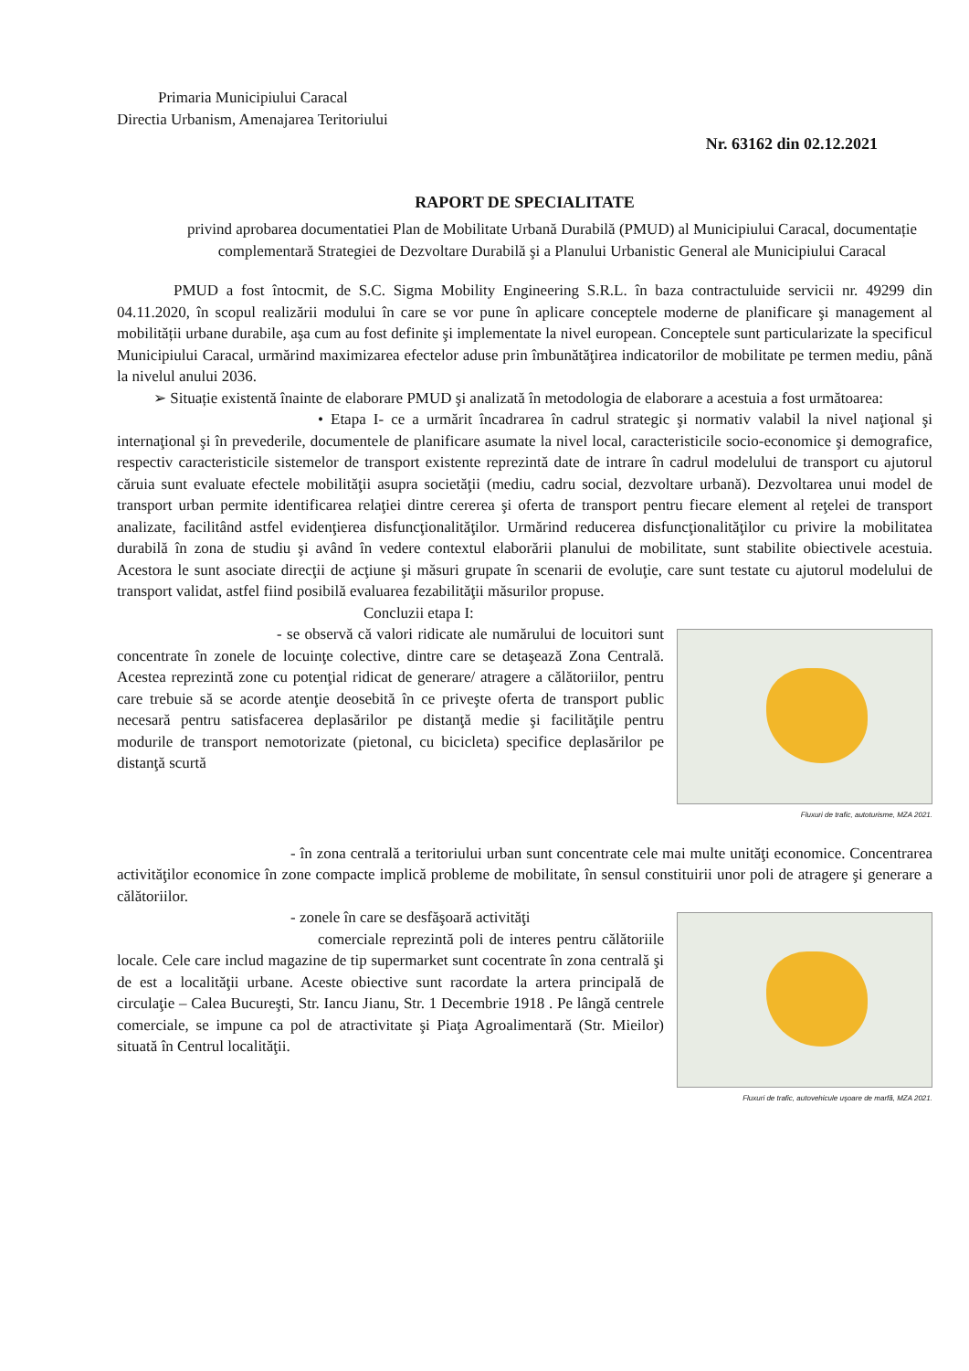Primaria Municipiului Caracal
Directia Urbanism, Amenajarea Teritoriului
Nr. 63162 din 02.12.2021
RAPORT DE SPECIALITATE
privind aprobarea documentatiei Plan de Mobilitate Urbană Durabilă (PMUD) al Municipiului Caracal, documentație complementară Strategiei de Dezvoltare Durabilă şi a Planului Urbanistic General ale Municipiului Caracal
PMUD a fost întocmit, de S.C. Sigma Mobility Engineering S.R.L. în baza contractuluide servicii nr. 49299 din 04.11.2020, în scopul realizării modului în care se vor pune în aplicare conceptele moderne de planificare şi management al mobilității urbane durabile, aşa cum au fost definite şi implementate la nivel european. Conceptele sunt particularizate la specificul Municipiului Caracal, urmărind maximizarea efectelor aduse prin îmbunătăţirea indicatorilor de mobilitate pe termen mediu, până la nivelul anului 2036.
➢ Situație existentă înainte de elaborare PMUD şi analizată în metodologia de elaborare a acestuia a fost următoarea:
• Etapa I- ce a urmărit încadrarea în cadrul strategic şi normativ valabil la nivel naţional şi internaţional şi în prevederile, documentele de planificare asumate la nivel local, caracteristicile socio-economice şi demografice, respectiv caracteristicile sistemelor de transport existente reprezintă date de intrare în cadrul modelului de transport cu ajutorul căruia sunt evaluate efectele mobilităţii asupra societăţii (mediu, cadru social, dezvoltare urbană). Dezvoltarea unui model de transport urban permite identificarea relaţiei dintre cererea şi oferta de transport pentru fiecare element al reţelei de transport analizate, facilitând astfel evidenţierea disfuncţionalităţilor. Urmărind reducerea disfuncţionalităţilor cu privire la mobilitatea durabilă în zona de studiu şi având în vedere contextul elaborării planului de mobilitate, sunt stabilite obiectivele acestuia. Acestora le sunt asociate direcţii de acţiune şi măsuri grupate în scenarii de evoluţie, care sunt testate cu ajutorul modelului de transport validat, astfel fiind posibilă evaluarea fezabilităţii măsurilor propuse.
Concluzii etapa I:
Fluxuri de trafic, autoturisme, MZA 2021.
- se observă că valori ridicate ale numărului de locuitori sunt concentrate în zonele de locuinţe colective, dintre care se detaşează Zona Centrală. Acestea reprezintă zone cu potenţial ridicat de generare/ atragere a călătoriilor, pentru care trebuie să se acorde atenţie deosebită în ce priveşte oferta de transport public necesară pentru satisfacerea deplasărilor pe distanţă medie şi facilităţile pentru modurile de transport nemotorizate (pietonal, cu bicicleta) specifice deplasărilor pe distanţă scurtă
- în zona centrală a teritoriului urban sunt concentrate cele mai multe unităţi economice. Concentrarea activităţilor economice în zone compacte implică probleme de mobilitate, în sensul constituirii unor poli de atragere şi generare a călătoriilor.
Fluxuri de trafic, autovehicule uşoare de marfă, MZA 2021.
- zonele în care se desfăşoară activităţi
comerciale reprezintă poli de interes pentru călătoriile locale. Cele care includ magazine de tip supermarket sunt cocentrate în zona centrală şi de est a localităţii urbane. Aceste obiective sunt racordate la artera principală de circulaţie – Calea Bucureşti, Str. Iancu Jianu, Str. 1 Decembrie 1918 . Pe lângă centrele comerciale, se impune ca pol de atractivitate şi Piaţa Agroalimentară (Str. Mieilor) situată în Centrul localităţii.